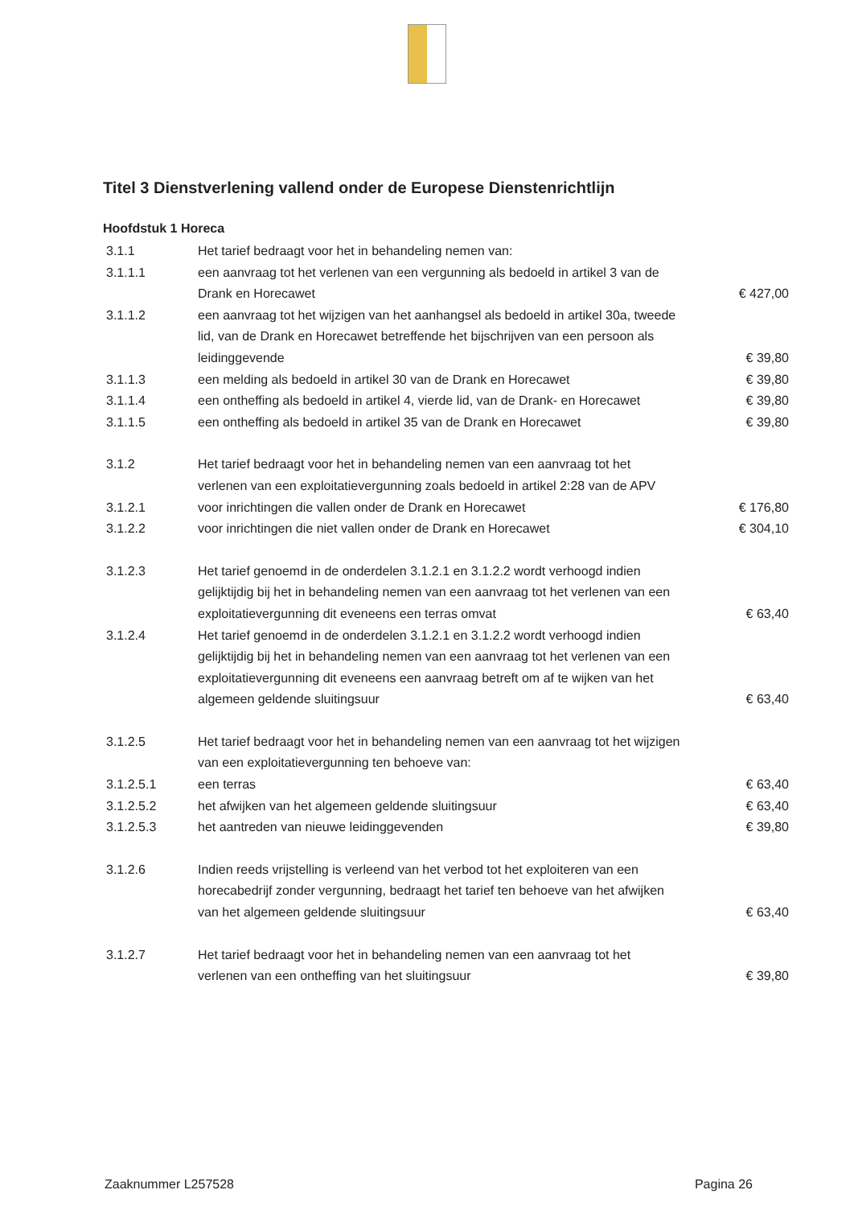Titel 3 Dienstverlening vallend onder de Europese Dienstenrichtlijn
Hoofdstuk 1 Horeca
| 3.1.1 | Het tarief bedraagt voor het in behandeling nemen van: | |
| 3.1.1.1 | een aanvraag tot het verlenen van een vergunning als bedoeld in artikel 3 van de Drank en Horecawet | € 427,00 |
| 3.1.1.2 | een aanvraag tot het wijzigen van het aanhangsel als bedoeld in artikel 30a, tweede lid, van de Drank en Horecawet betreffende het bijschrijven van een persoon als leidinggevende | € 39,80 |
| 3.1.1.3 | een melding als bedoeld in artikel 30 van de Drank en Horecawet | € 39,80 |
| 3.1.1.4 | een ontheffing als bedoeld in artikel 4, vierde lid, van de Drank- en Horecawet | € 39,80 |
| 3.1.1.5 | een ontheffing als bedoeld in artikel 35 van de Drank en Horecawet | € 39,80 |
| 3.1.2 | Het tarief bedraagt voor het in behandeling nemen van een aanvraag tot het verlenen van een exploitatievergunning zoals bedoeld in artikel 2:28 van de APV | |
| 3.1.2.1 | voor inrichtingen die vallen onder de Drank en Horecawet | € 176,80 |
| 3.1.2.2 | voor inrichtingen die niet vallen onder de Drank en Horecawet | € 304,10 |
| 3.1.2.3 | Het tarief genoemd in de onderdelen 3.1.2.1 en 3.1.2.2 wordt verhoogd indien gelijktijdig bij het in behandeling nemen van een aanvraag tot het verlenen van een exploitatievergunning dit eveneens een terras omvat | € 63,40 |
| 3.1.2.4 | Het tarief genoemd in de onderdelen 3.1.2.1 en 3.1.2.2 wordt verhoogd indien gelijktijdig bij het in behandeling nemen van een aanvraag tot het verlenen van een exploitatievergunning dit eveneens een aanvraag betreft om af te wijken van het algemeen geldende sluitingsuur | € 63,40 |
| 3.1.2.5 | Het tarief bedraagt voor het in behandeling nemen van een aanvraag tot het wijzigen van een exploitatievergunning ten behoeve van: | |
| 3.1.2.5.1 | een terras | € 63,40 |
| 3.1.2.5.2 | het afwijken van het algemeen geldende sluitingsuur | € 63,40 |
| 3.1.2.5.3 | het aantreden van nieuwe leidinggevenden | € 39,80 |
| 3.1.2.6 | Indien reeds vrijstelling is verleend van het verbod tot het exploiteren van een horecabedrijf zonder vergunning, bedraagt het tarief ten behoeve van het afwijken van het algemeen geldende sluitingsuur | € 63,40 |
| 3.1.2.7 | Het tarief bedraagt voor het in behandeling nemen van een aanvraag tot het verlenen van een ontheffing van het sluitingsuur | € 39,80 |
Zaaknummer L257528 Pagina 26